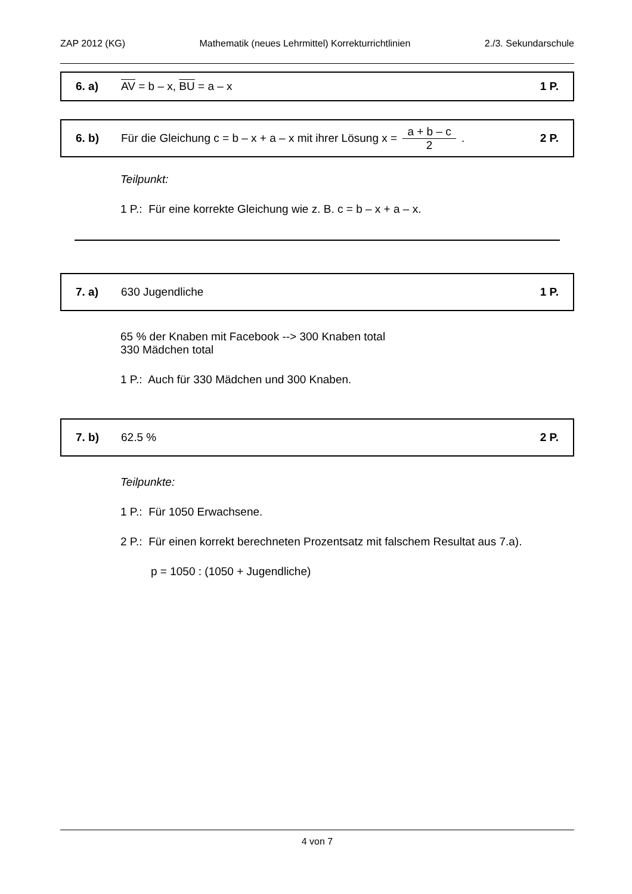ZAP 2012 (KG) Mathematik (neues Lehrmittel) Korrekturrichtlinien 2./3. Sekundarschule
6. a) AV = b – x, BU = a – x 1 P.
6. b) Für die Gleichung c = b – x + a – x mit ihrer Lösung x = a + b – c 2 . 2 P.
Teilpunkt:
1 P.: Für eine korrekte Gleichung wie z. B. c = b – x + a – x.
7. a) 630 Jugendliche 1 P.
65 % der Knaben mit Facebook --> 300 Knaben total
330 Mädchen total
1 P.: Auch für 330 Mädchen und 300 Knaben.
7. b) 62.5 % 2 P.
Teilpunkte:
1 P.: Für 1050 Erwachsene.
2 P.: Für einen korrekt berechneten Prozentsatz mit falschem Resultat aus 7.a).
p = 1050 : (1050 + Jugendliche)
4 von 7